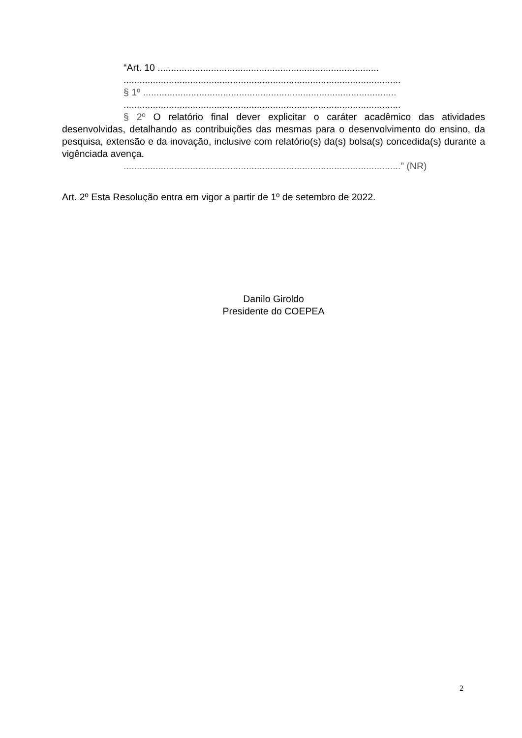“Art. 10 ...................................................................................
........................................................................................................
§ 1º ...............................................................................................
........................................................................................................
§ 2º O relatório final dever explicitar o caráter acadêmico das atividades desenvolvidas, detalhando as contribuições das mesmas para o desenvolvimento do ensino, da pesquisa, extensão e da inovação, inclusive com relatório(s) da(s) bolsa(s) concedida(s) durante a vigênciada avença.
........................................................................................................” (NR)
Art. 2º Esta Resolução entra em vigor a partir de 1º de setembro de 2022.
Danilo Giroldo
Presidente do COEPEA
2